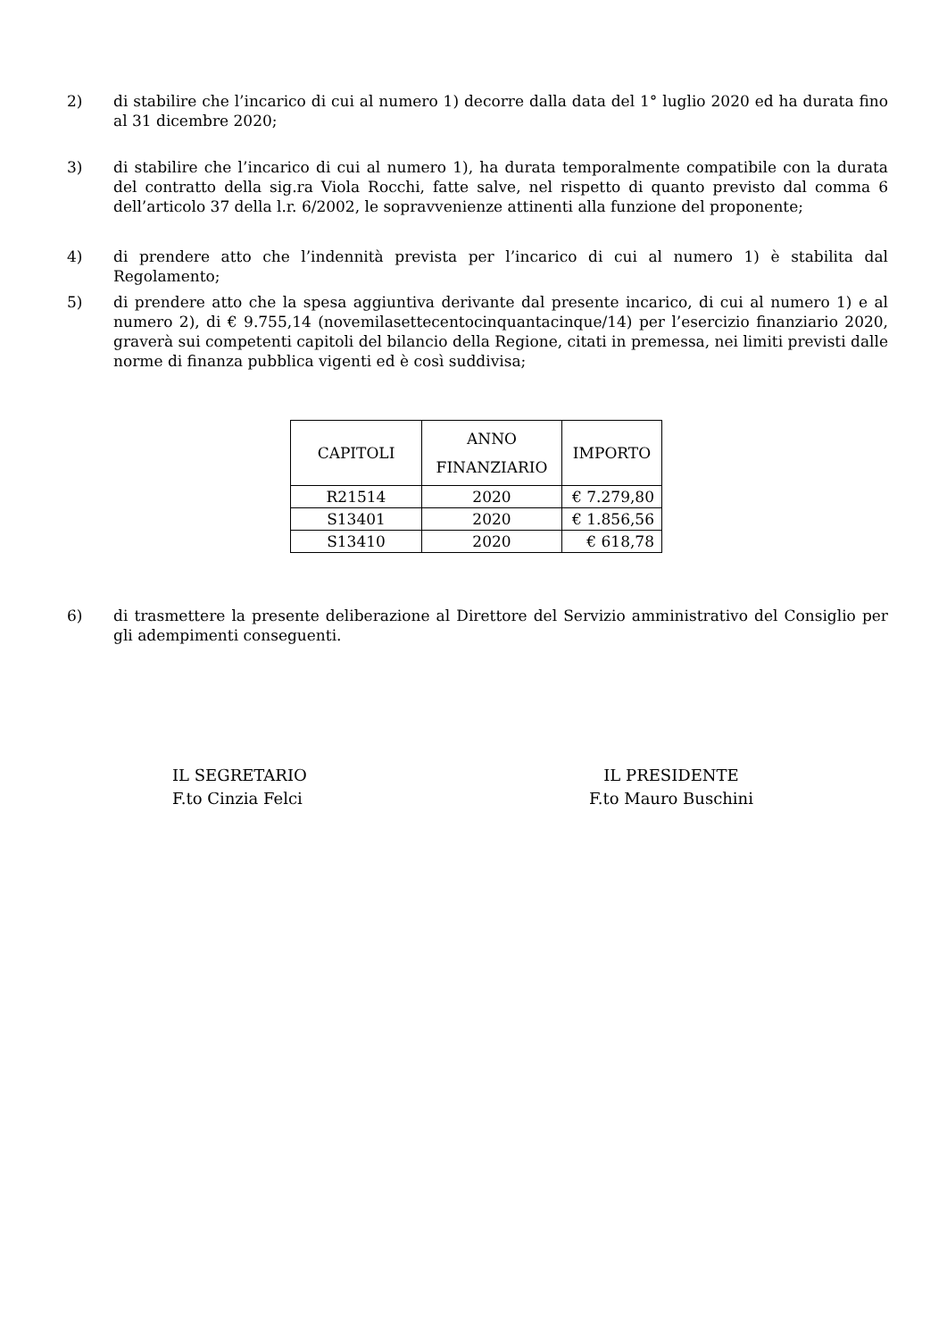2) di stabilire che l’incarico di cui al numero 1) decorre dalla data del 1° luglio 2020 ed ha durata fino al 31 dicembre 2020;
3) di stabilire che l’incarico di cui al numero 1), ha durata temporalmente compatibile con la durata del contratto della sig.ra Viola Rocchi, fatte salve, nel rispetto di quanto previsto dal comma 6 dell’articolo 37 della l.r. 6/2002, le sopravvenienze attinenti alla funzione del proponente;
4) di prendere atto che l’indennità prevista per l’incarico di cui al numero 1) è stabilita dal Regolamento;
5) di prendere atto che la spesa aggiuntiva derivante dal presente incarico, di cui al numero 1) e al numero 2), di € 9.755,14 (novemilasettecentocinquantacinque/14) per l’esercizio finanziario 2020, graverà sui competenti capitoli del bilancio della Regione, citati in premessa, nei limiti previsti dalle norme di finanza pubblica vigenti ed è così suddivisa;
| CAPITOLI | ANNO FINANZIARIO | IMPORTO |
| --- | --- | --- |
| R21514 | 2020 | € 7.279,80 |
| S13401 | 2020 | € 1.856,56 |
| S13410 | 2020 | € 618,78 |
6) di trasmettere la presente deliberazione al Direttore del Servizio amministrativo del Consiglio per gli adempimenti conseguenti.
IL SEGRETARIO
F.to Cinzia Felci
IL PRESIDENTE
F.to Mauro Buschini